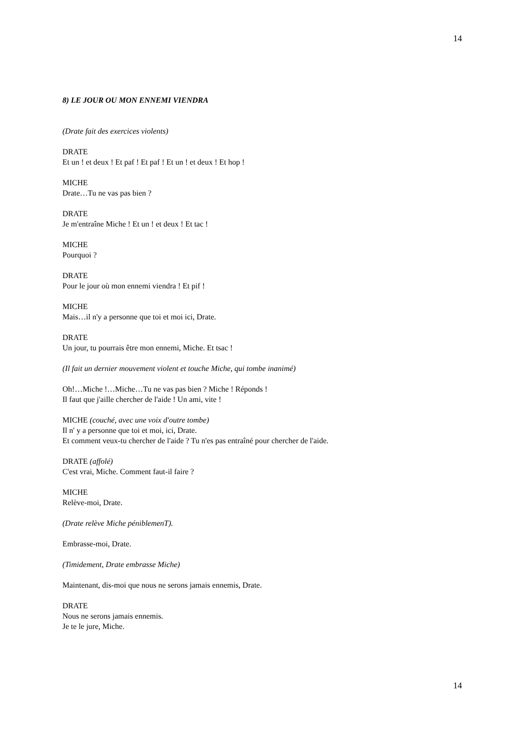14
8) LE JOUR OU MON ENNEMI VIENDRA
(Drate fait des exercices violents)
DRATE
Et un ! et deux ! Et paf ! Et paf ! Et un ! et deux ! Et hop !
MICHE
Drate…Tu ne vas pas bien ?
DRATE
Je m'entraîne Miche ! Et un ! et deux ! Et tac !
MICHE
Pourquoi ?
DRATE
Pour le jour où mon ennemi viendra ! Et pif !
MICHE
Mais…il n'y a personne que toi et moi ici, Drate.
DRATE
Un jour, tu pourrais être mon ennemi, Miche. Et tsac !
(Il fait un dernier mouvement violent et touche Miche, qui tombe inanimé)
Oh!…Miche !…Miche…Tu ne vas pas bien ? Miche ! Réponds !
Il faut que j'aille chercher de l'aide ! Un ami, vite !
MICHE (couché, avec une voix d'outre tombe)
Il n' y a personne que toi et moi, ici, Drate.
Et comment veux-tu chercher de l'aide ? Tu n'es pas entraîné pour chercher de l'aide.
DRATE (affolé)
C'est vrai, Miche. Comment faut-il faire ?
MICHE
Relève-moi, Drate.
(Drate relève Miche péniblemenT).
Embrasse-moi, Drate.
(Timidement, Drate embrasse Miche)
Maintenant, dis-moi que nous ne serons jamais ennemis, Drate.
DRATE
Nous ne serons jamais ennemis.
Je te le jure, Miche.
14